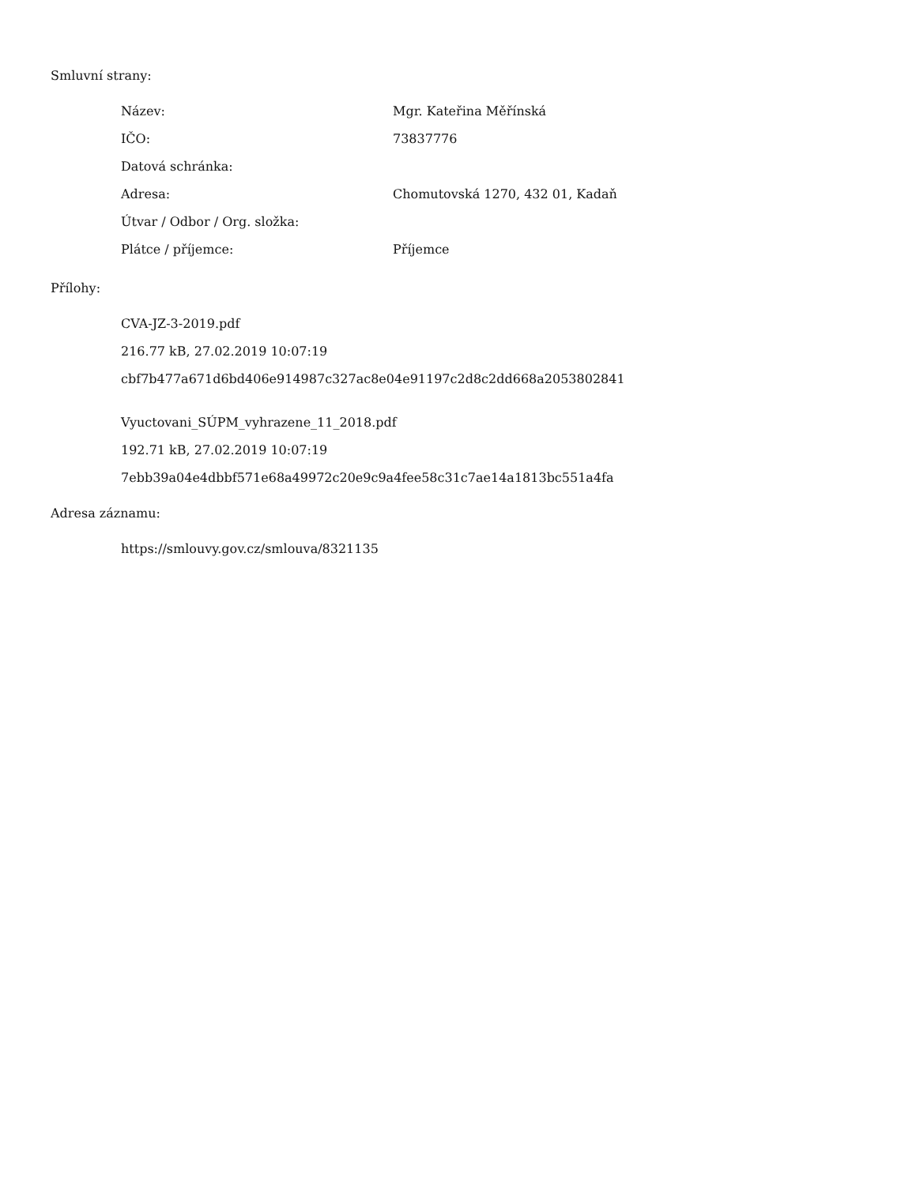Smluvní strany:
| Název: | Mgr. Kateřina Měřínská |
| IČO: | 73837776 |
| Datová schránka: | |
| Adresa: | Chomutovská 1270, 432 01, Kadaň |
| Útvar / Odbor / Org. složka: | |
| Plátce / příjemce: | Příjemce |
Přílohy:
CVA-JZ-3-2019.pdf
216.77 kB, 27.02.2019 10:07:19
cbf7b477a671d6bd406e914987c327ac8e04e91197c2d8c2dd668a2053802841
Vyuctovani_SÚPM_vyhrazene_11_2018.pdf
192.71 kB, 27.02.2019 10:07:19
7ebb39a04e4dbbf571e68a49972c20e9c9a4fee58c31c7ae14a1813bc551a4fa
Adresa záznamu:
https://smlouvy.gov.cz/smlouva/8321135